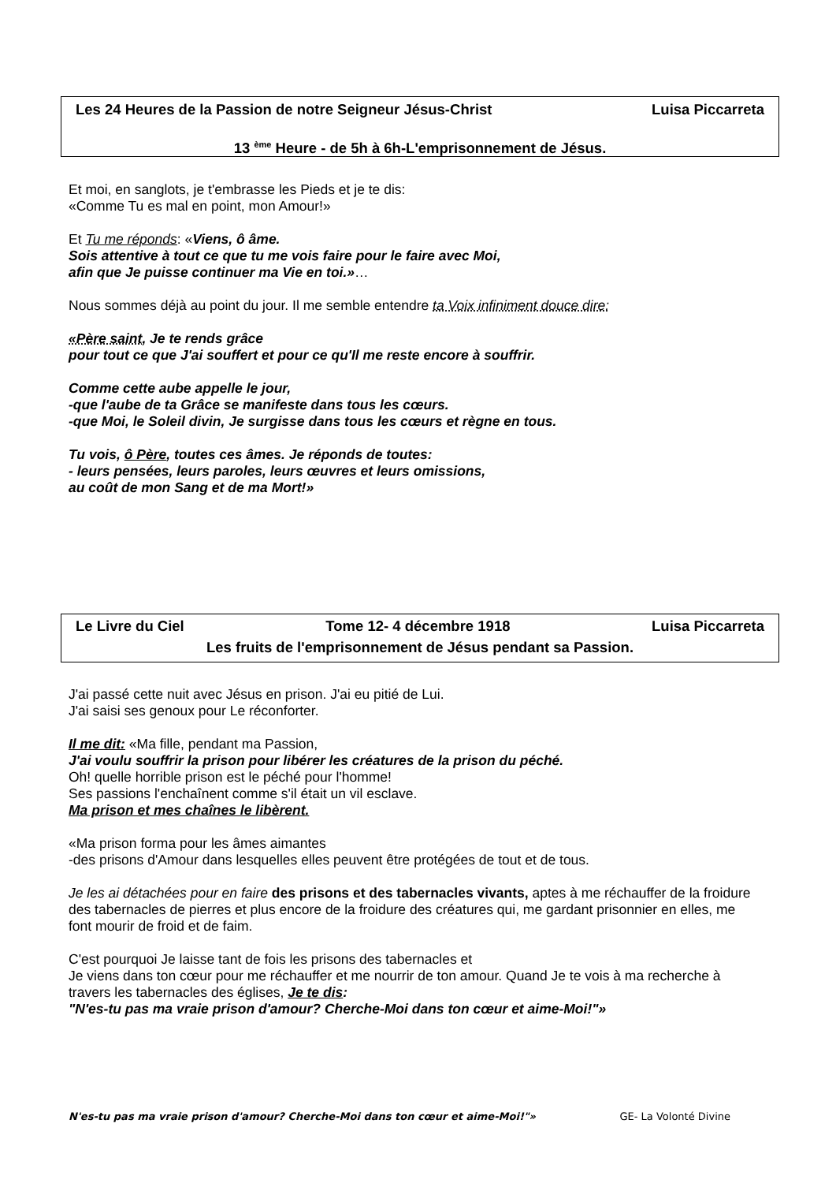Les 24 Heures de la Passion de notre Seigneur Jésus-Christ Luisa Piccarreta
13 <sup>ème</sup> Heure - de 5h à 6h-L'emprisonnement de Jésus.
Et moi, en sanglots, je t'embrasse les Pieds et je te dis:
«Comme Tu es mal en point, mon Amour!»
Et Tu me réponds: «Viens, ô âme.
Sois attentive à tout ce que tu me vois faire pour le faire avec Moi,
afin que Je puisse continuer ma Vie en toi.»…
Nous sommes déjà au point du jour. Il me semble entendre ta Voix infiniment douce dire:
«Père saint, Je te rends grâce
pour tout ce que J'ai souffert et pour ce qu'Il me reste encore à souffrir.
Comme cette aube appelle le jour,
-que l'aube de ta Grâce se manifeste dans tous les cœurs.
-que Moi, le Soleil divin, Je surgisse dans tous les cœurs et règne en tous.
Tu vois, ô Père, toutes ces âmes. Je réponds de toutes:
- leurs pensées, leurs paroles, leurs œuvres et leurs omissions,
au coût de mon Sang et de ma Mort!»
Le Livre du Ciel Tome 12- 4 décembre 1918 Luisa Piccarreta
Les fruits de l'emprisonnement de Jésus pendant sa Passion.
J'ai passé cette nuit avec Jésus en prison. J'ai eu pitié de Lui.
J'ai saisi ses genoux pour Le réconforter.
Il me dit: «Ma fille, pendant ma Passion,
J'ai voulu souffrir la prison pour libérer les créatures de la prison du péché.
Oh! quelle horrible prison est le péché pour l'homme!
Ses passions l'enchaînent comme s'il était un vil esclave.
Ma prison et mes chaînes le libèrent.
«Ma prison forma pour les âmes aimantes
-des prisons d'Amour dans lesquelles elles peuvent être protégées de tout et de tous.
Je les ai détachées pour en faire des prisons et des tabernacles vivants, aptes à me réchauffer de la froidure des tabernacles de pierres et plus encore de la froidure des créatures qui, me gardant prisonnier en elles, me font mourir de froid et de faim.
C'est pourquoi Je laisse tant de fois les prisons des tabernacles et
Je viens dans ton cœur pour me réchauffer et me nourrir de ton amour. Quand Je te vois à ma recherche à travers les tabernacles des églises, Je te dis:
"N'es-tu pas ma vraie prison d'amour? Cherche-Moi dans ton cœur et aime-Moi!"»
N'es-tu pas ma vraie prison d'amour? Cherche-Moi dans ton cœur et aime-Moi!"» GE- La Volonté Divine